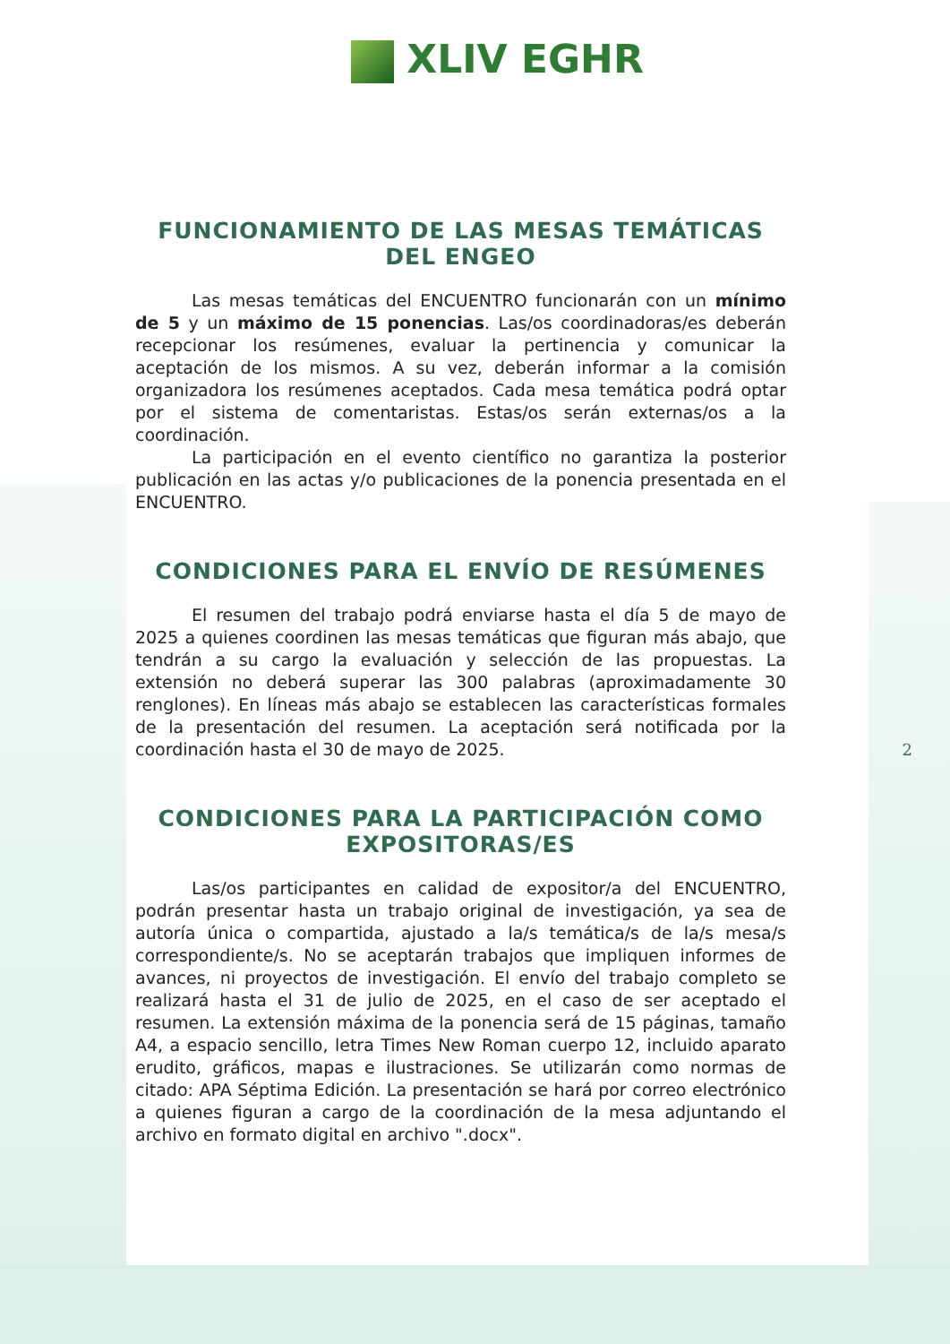XLIV EGHR
FUNCIONAMIENTO DE LAS MESAS TEMÁTICAS DEL ENGEO
Las mesas temáticas del ENCUENTRO funcionarán con un mínimo de 5 y un máximo de 15 ponencias. Las/os coordinadoras/es deberán recepcionar los resúmenes, evaluar la pertinencia y comunicar la aceptación de los mismos. A su vez, deberán informar a la comisión organizadora los resúmenes aceptados. Cada mesa temática podrá optar por el sistema de comentaristas. Estas/os serán externas/os a la coordinación.
La participación en el evento científico no garantiza la posterior publicación en las actas y/o publicaciones de la ponencia presentada en el ENCUENTRO.
CONDICIONES PARA EL ENVÍO DE RESÚMENES
El resumen del trabajo podrá enviarse hasta el día 5 de mayo de 2025 a quienes coordinen las mesas temáticas que figuran más abajo, que tendrán a su cargo la evaluación y selección de las propuestas. La extensión no deberá superar las 300 palabras (aproximadamente 30 renglones). En líneas más abajo se establecen las características formales de la presentación del resumen. La aceptación será notificada por la coordinación hasta el 30 de mayo de 2025.
CONDICIONES PARA LA PARTICIPACIÓN COMO
EXPOSITORAS/ES
Las/os participantes en calidad de expositor/a del ENCUENTRO, podrán presentar hasta un trabajo original de investigación, ya sea de autoría única o compartida, ajustado a la/s temática/s de la/s mesa/s correspondiente/s. No se aceptarán trabajos que impliquen informes de avances, ni proyectos de investigación. El envío del trabajo completo se realizará hasta el 31 de julio de 2025, en el caso de ser aceptado el resumen. La extensión máxima de la ponencia será de 15 páginas, tamaño A4, a espacio sencillo, letra Times New Roman cuerpo 12, incluido aparato erudito, gráficos, mapas e ilustraciones. Se utilizarán como normas de citado: APA Séptima Edición. La presentación se hará por correo electrónico a quienes figuran a cargo de la coordinación de la mesa adjuntando el archivo en formato digital en archivo ".docx".
2